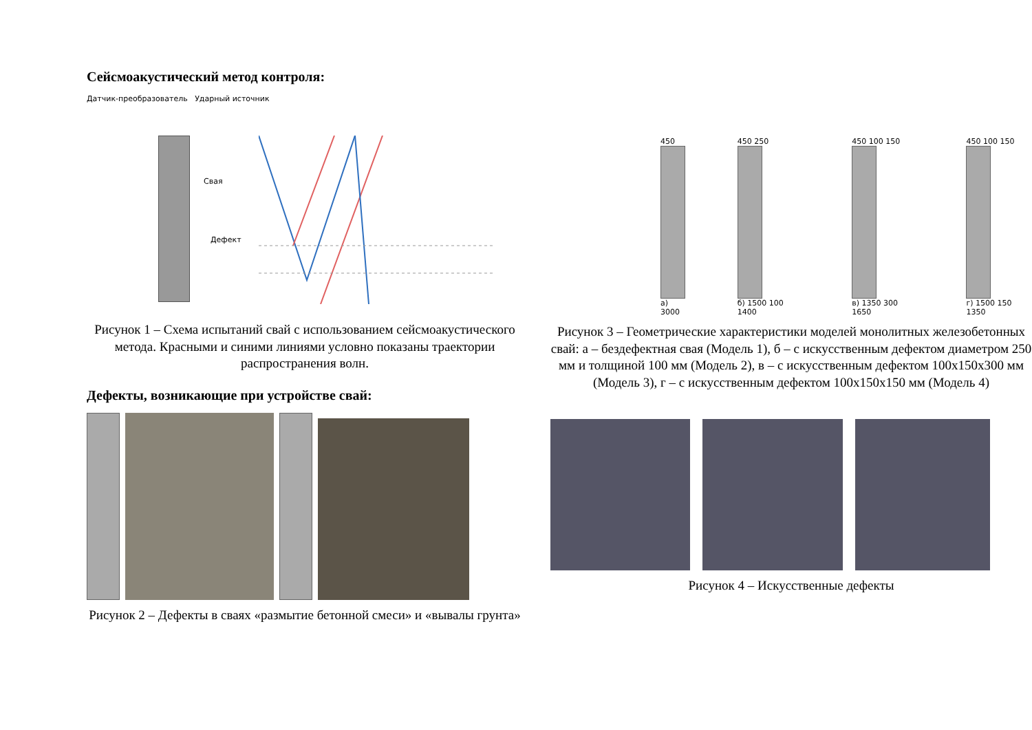Сейсмоакустический метод контроля:
Датчик-преобразователь Ударный источник
Свая
Дефект
Рисунок 1 – Схема испытаний свай с использованием сейсмоакустического метода. Красными и синими линиями условно показаны траектории распространения волн.
Дефекты, возникающие при устройстве свай:
Рисунок 2 – Дефекты в сваях «размытие бетонной смеси» и «вывалы грунта»
450
а) 3000
450 250
б) 1500 100 1400
450 100 150
в) 1350 300 1650
450 100 150
г) 1500 150 1350
Рисунок 3 – Геометрические характеристики моделей монолитных железобетонных свай: а – бездефектная свая (Модель 1), б – с искусственным дефектом диаметром 250 мм и толщиной 100 мм (Модель 2), в – с искусственным дефектом 100х150х300 мм (Модель 3), г – с искусственным дефектом 100х150х150 мм (Модель 4)
Рисунок 4 – Искусственные дефекты